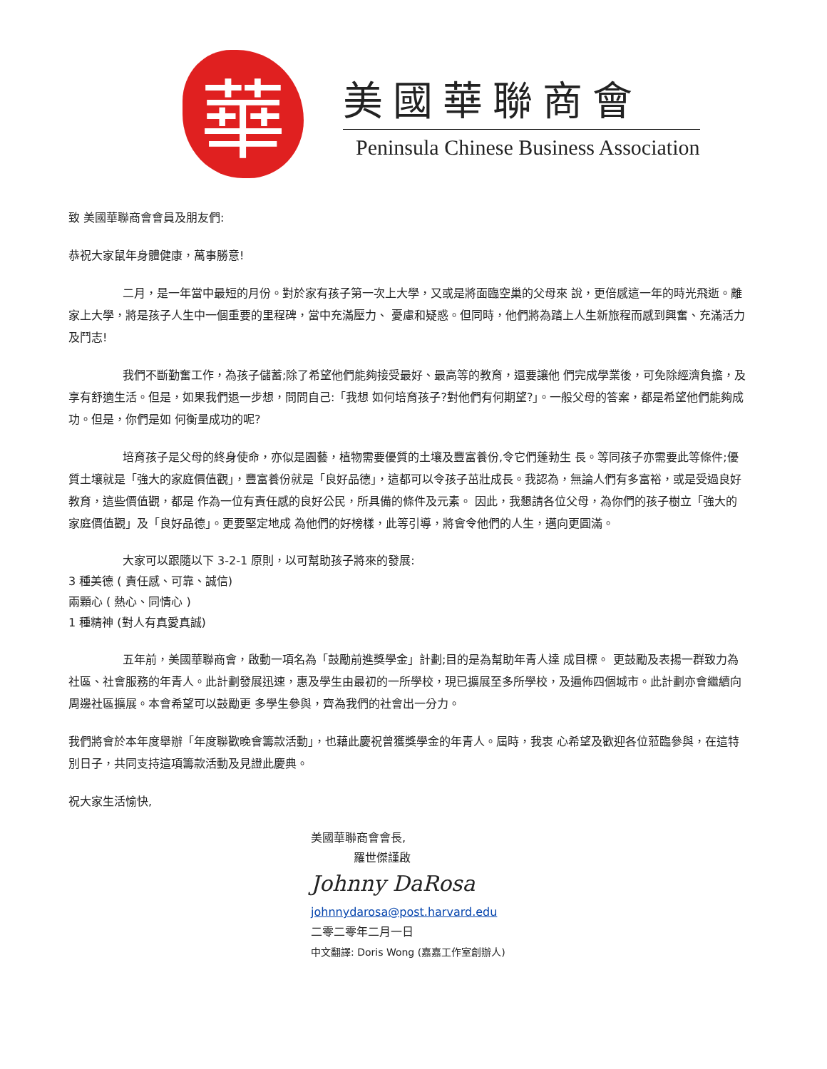華
美國華聯商會
Peninsula Chinese Business Association
致 美國華聯商會會員及朋友們:
恭祝大家鼠年身體健康，萬事勝意!
二月，是一年當中最短的月份。對於家有孩子第一次上大學，又或是將面臨空巢的父母來 說，更倍感這一年的時光飛逝。離家上大學，將是孩子人生中一個重要的里程碑，當中充滿壓力、 憂慮和疑惑。但同時，他們將為踏上人生新旅程而感到興奮、充滿活力及鬥志!
我們不斷勤奮工作，為孩子儲蓄;除了希望他們能夠接受最好、最高等的教育，還要讓他 們完成學業後，可免除經濟負擔，及享有舒適生活。但是，如果我們退一步想，問問自己:「我想 如何培育孩子?對他們有何期望?」。一般父母的答案，都是希望他們能夠成功。但是，你們是如 何衡量成功的呢?
培育孩子是父母的終身使命，亦似是園藝，植物需要優質的土壤及豐富養份,令它們蓬勃生 長。等同孩子亦需要此等條件;優質土壤就是「強大的家庭價值觀」，豐富養份就是「良好品德」，這都可以令孩子茁壯成長。我認為，無論人們有多富裕，或是受過良好教育，這些價值觀，都是 作為一位有責任感的良好公民，所具備的條件及元素。 因此，我懇請各位父母，為你們的孩子樹立「強大的家庭價值觀」及「良好品德」。更要堅定地成 為他們的好榜樣，此等引導，將會令他們的人生，邁向更圓滿。
大家可以跟隨以下 3-2-1 原則，以可幫助孩子將來的發展:
3 種美德 ( 責任感、可靠、誠信)
兩顆心 ( 熱心、同情心 )
1 種精神 (對人有真愛真誠)
五年前，美國華聯商會，啟動一項名為「鼓勵前進獎學金」計劃;目的是為幫助年青人達 成目標。 更鼓勵及表揚一群致力為社區、社會服務的年青人。此計劃發展迅速，惠及學生由最初的一所學校，現已擴展至多所學校，及遍佈四個城市。此計劃亦會繼續向周邊社區擴展。本會希望可以鼓勵更 多學生參與，齊為我們的社會出一分力。
我們將會於本年度舉辦「年度聯歡晚會籌款活動」，也藉此慶祝曾獲獎學金的年青人。屆時，我衷 心希望及歡迎各位蒞臨參與，在這特別日子，共同支持這項籌款活動及見證此慶典。
祝大家生活愉快,
美國華聯商會會長,
羅世傑謹啟
Johnny DaRosa
johnnydarosa@post.harvard.edu
二零二零年二月一日
中文翻譯: Doris Wong (嘉嘉工作室創辦人)